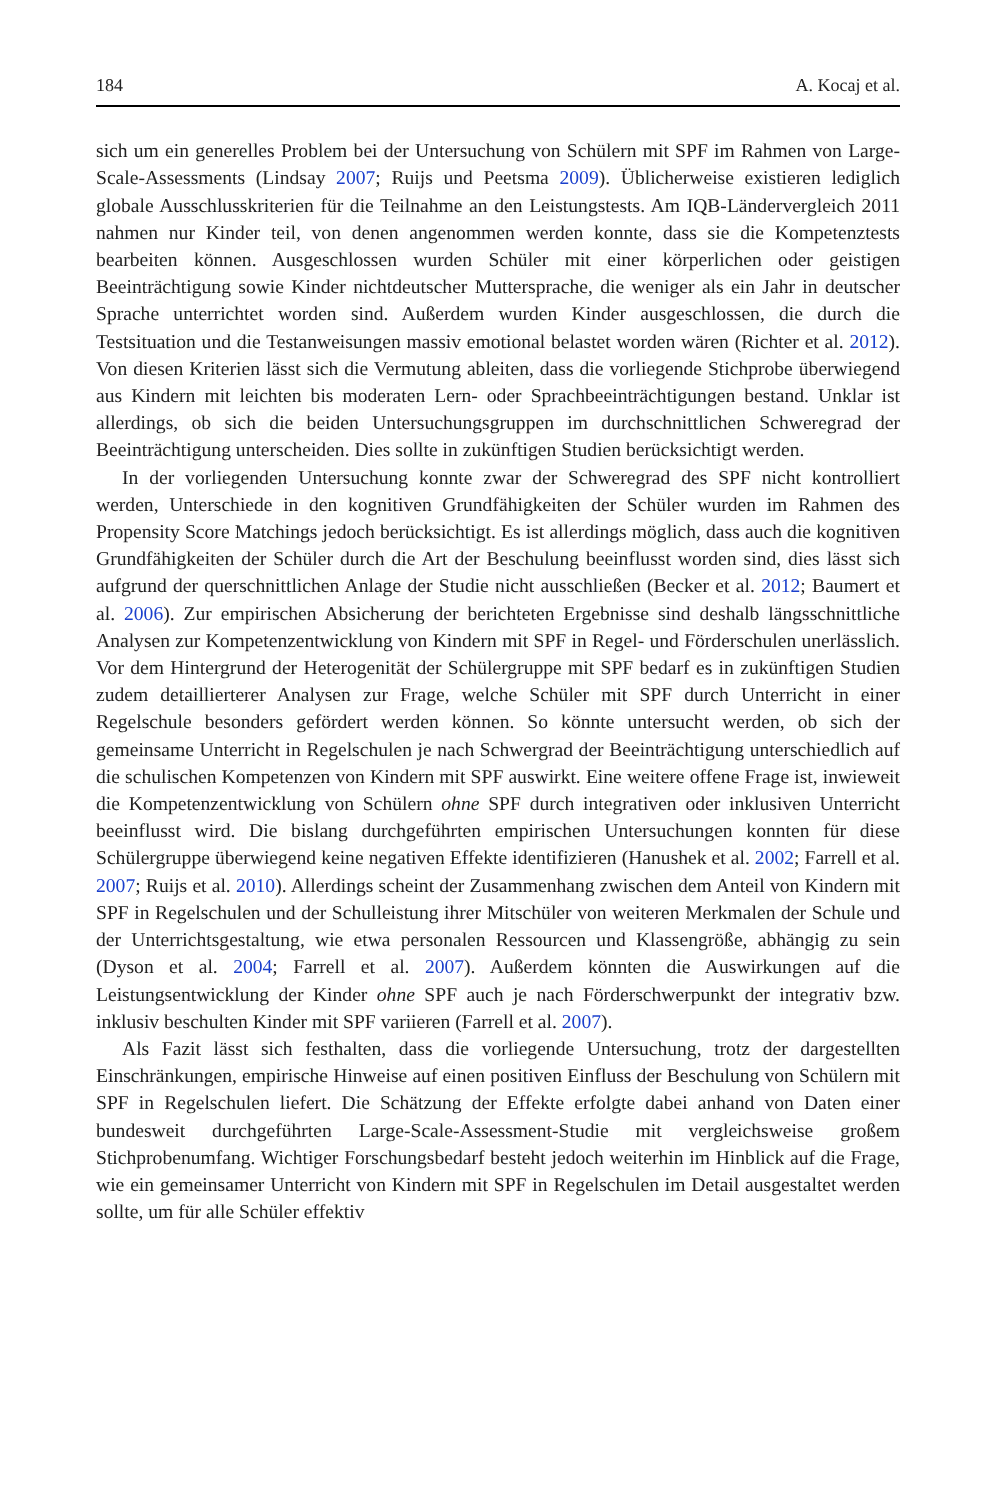184 A. Kocaj et al.
sich um ein generelles Problem bei der Untersuchung von Schülern mit SPF im Rahmen von Large-Scale-Assessments (Lindsay 2007; Ruijs und Peetsma 2009). Üblicherweise existieren lediglich globale Ausschlusskriterien für die Teilnahme an den Leistungstests. Am IQB-Ländervergleich 2011 nahmen nur Kinder teil, von denen angenommen werden konnte, dass sie die Kompetenztests bearbeiten können. Ausgeschlossen wurden Schüler mit einer körperlichen oder geistigen Beeinträchtigung sowie Kinder nichtdeutscher Muttersprache, die weniger als ein Jahr in deutscher Sprache unterrichtet worden sind. Außerdem wurden Kinder ausgeschlossen, die durch die Testsituation und die Testanweisungen massiv emotional belastet worden wären (Richter et al. 2012). Von diesen Kriterien lässt sich die Vermutung ableiten, dass die vorliegende Stichprobe überwiegend aus Kindern mit leichten bis moderaten Lern- oder Sprachbeeinträchtigungen bestand. Unklar ist allerdings, ob sich die beiden Untersuchungsgruppen im durchschnittlichen Schweregrad der Beeinträchtigung unterscheiden. Dies sollte in zukünftigen Studien berücksichtigt werden.
In der vorliegenden Untersuchung konnte zwar der Schweregrad des SPF nicht kontrolliert werden, Unterschiede in den kognitiven Grundfähigkeiten der Schüler wurden im Rahmen des Propensity Score Matchings jedoch berücksichtigt. Es ist allerdings möglich, dass auch die kognitiven Grundfähigkeiten der Schüler durch die Art der Beschulung beeinflusst worden sind, dies lässt sich aufgrund der querschnittlichen Anlage der Studie nicht ausschließen (Becker et al. 2012; Baumert et al. 2006). Zur empirischen Absicherung der berichteten Ergebnisse sind deshalb längsschnittliche Analysen zur Kompetenzentwicklung von Kindern mit SPF in Regel- und Förderschulen unerlässlich. Vor dem Hintergrund der Heterogenität der Schülergruppe mit SPF bedarf es in zukünftigen Studien zudem detaillierterer Analysen zur Frage, welche Schüler mit SPF durch Unterricht in einer Regelschule besonders gefördert werden können. So könnte untersucht werden, ob sich der gemeinsame Unterricht in Regelschulen je nach Schwergrad der Beeinträchtigung unterschiedlich auf die schulischen Kompetenzen von Kindern mit SPF auswirkt. Eine weitere offene Frage ist, inwieweit die Kompetenzentwicklung von Schülern ohne SPF durch integrativen oder inklusiven Unterricht beeinflusst wird. Die bislang durchgeführten empirischen Untersuchungen konnten für diese Schülergruppe überwiegend keine negativen Effekte identifizieren (Hanushek et al. 2002; Farrell et al. 2007; Ruijs et al. 2010). Allerdings scheint der Zusammenhang zwischen dem Anteil von Kindern mit SPF in Regelschulen und der Schulleistung ihrer Mitschüler von weiteren Merkmalen der Schule und der Unterrichtsgestaltung, wie etwa personalen Ressourcen und Klassengröße, abhängig zu sein (Dyson et al. 2004; Farrell et al. 2007). Außerdem könnten die Auswirkungen auf die Leistungsentwicklung der Kinder ohne SPF auch je nach Förderschwerpunkt der integrativ bzw. inklusiv beschulten Kinder mit SPF variieren (Farrell et al. 2007).
Als Fazit lässt sich festhalten, dass die vorliegende Untersuchung, trotz der dargestellten Einschränkungen, empirische Hinweise auf einen positiven Einfluss der Beschulung von Schülern mit SPF in Regelschulen liefert. Die Schätzung der Effekte erfolgte dabei anhand von Daten einer bundesweit durchgeführten Large-Scale-Assessment-Studie mit vergleichsweise großem Stichprobenumfang. Wichtiger Forschungsbedarf besteht jedoch weiterhin im Hinblick auf die Frage, wie ein gemeinsamer Unterricht von Kindern mit SPF in Regelschulen im Detail ausgestaltet werden sollte, um für alle Schüler effektiv